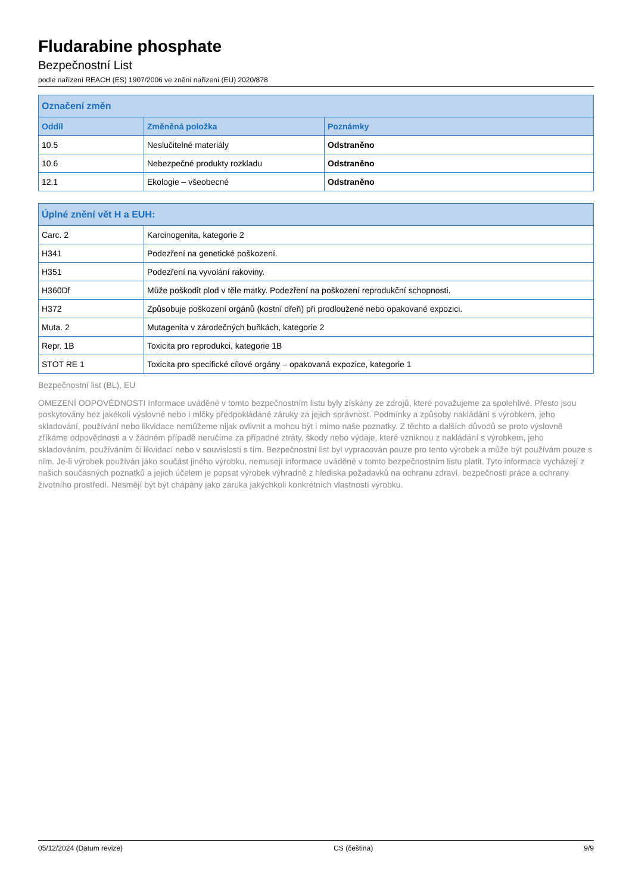Fludarabine phosphate
Bezpečnostní List
podle nařízení REACH (ES) 1907/2006 ve znění nařízení (EU) 2020/878
| Označení změn | | |
| --- | --- | --- |
| Oddíl | Změněná položka | Poznámky |
| 10.5 | Neslučitelné materiály | Odstraněno |
| 10.6 | Nebezpečné produkty rozkladu | Odstraněno |
| 12.1 | Ekologie – všeobecné | Odstraněno |
| Úplné znění vět H a EUH: | |
| --- | --- |
| Carc. 2 | Karcinogenita, kategorie 2 |
| H341 | Podezření na genetické poškození. |
| H351 | Podezření na vyvolání rakoviny. |
| H360Df | Může poškodit plod v těle matky. Podezření na poškození reprodukční schopnosti. |
| H372 | Způsobuje poškození orgánů (kostní dřeň) při prodloužené nebo opakované expozici. |
| Muta. 2 | Mutagenita v zárodečných buňkách, kategorie 2 |
| Repr. 1B | Toxicita pro reprodukci, kategorie 1B |
| STOT RE 1 | Toxicita pro specifické cílové orgány – opakovaná expozice, kategorie 1 |
Bezpečnostní list (BL), EU
OMEZENÍ ODPOVĚDNOSTI Informace uváděné v tomto bezpečnostním listu byly získány ze zdrojů, které považujeme za spolehlivé. Přesto jsou poskytovány bez jakékoli výslovné nebo i mlčky předpokládané záruky za jejich správnost. Podmínky a způsoby nakládání s výrobkem, jeho skladování, používání nebo likvidace nemůžeme nijak ovlivnit a mohou být i mimo naše poznatky. Z těchto a dalších důvodů se proto výslovně zříkáme odpovědnosti a v žádném případě neručíme za případné ztráty, škody nebo výdaje, které vzniknou z nakládání s výrobkem, jeho skladováním, používáním či likvidací nebo v souvislosti s tím. Bezpečnostní list byl vypracován pouze pro tento výrobek a může být používám pouze s ním. Je-li výrobek používán jako součást jiného výrobku, nemusejí informace uváděné v tomto bezpečnostním listu platit. Tyto informace vycházejí z našich současných poznatků a jejich účelem je popsat výrobek výhradně z hlediska požadavků na ochranu zdraví, bezpečnosti práce a ochrany životního prostředí. Nesmějí být být chápány jako záruka jakýchkoli konkrétních vlastností výrobku.
05/12/2024 (Datum revize) CS (čeština) 9/9